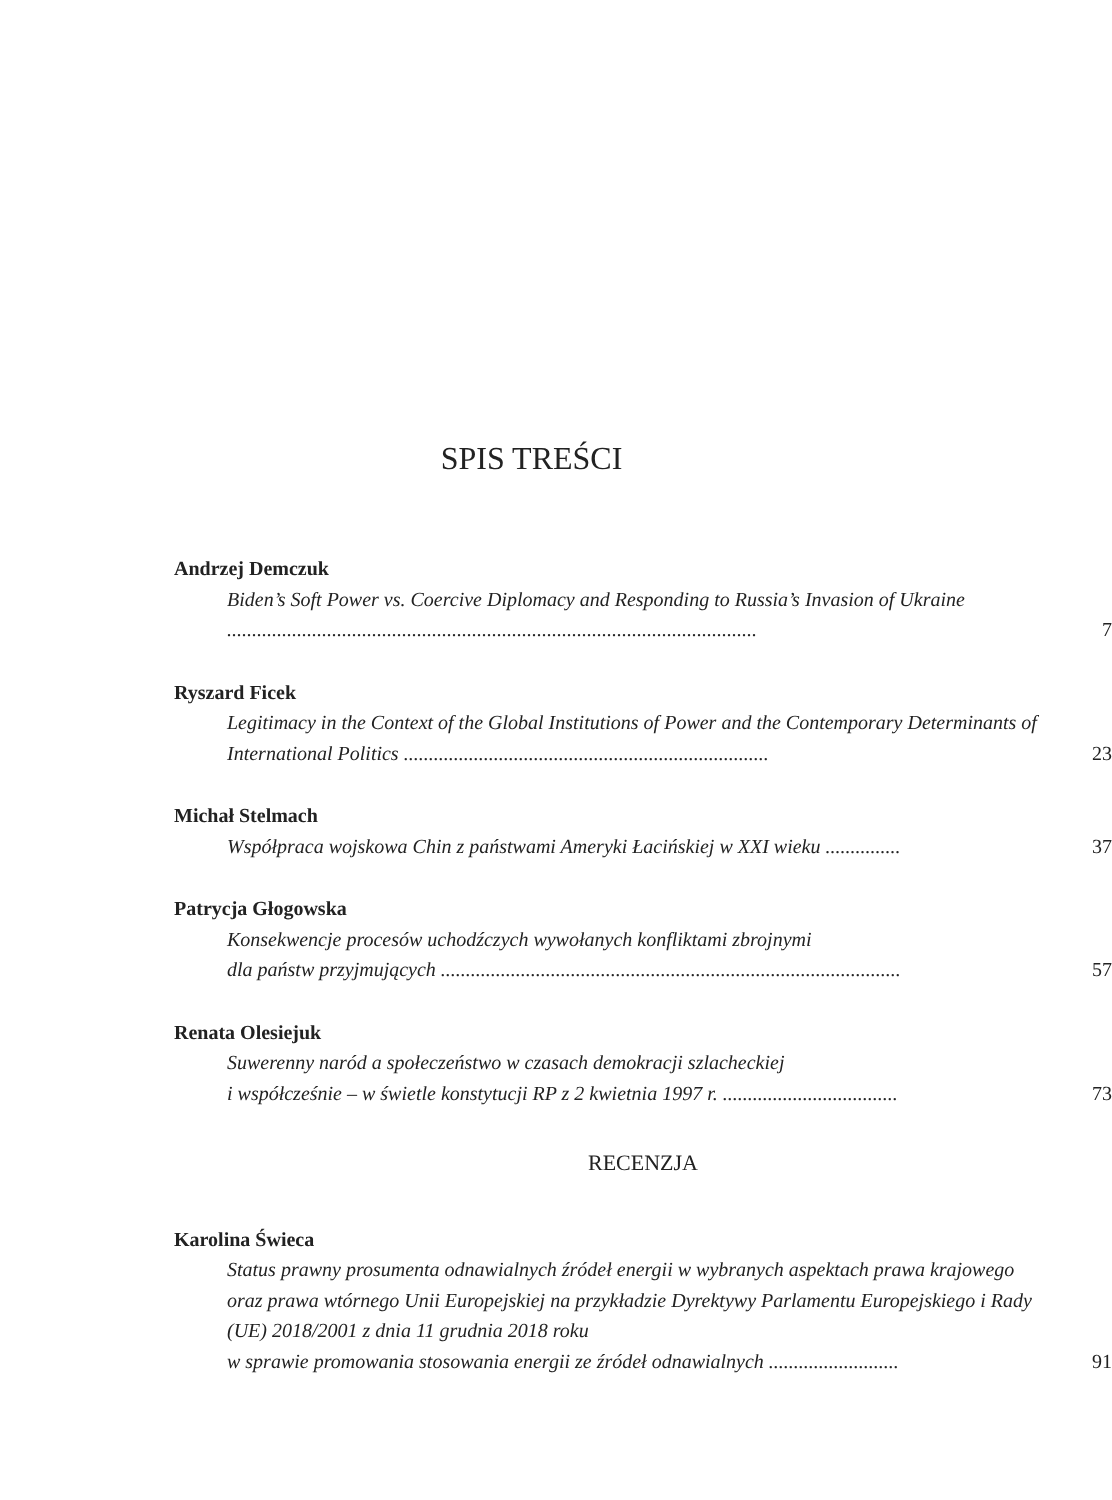SPIS TREŚCI
Andrzej Demczuk
Biden’s Soft Power vs. Coercive Diplomacy and Responding to Russia’s Invasion of Ukraine ..........................................................................................................
7
Ryszard Ficek
Legitimacy in the Context of the Global Institutions of Power and the Contemporary Determinants of International Politics .........................................................................
23
Michał Stelmach
Współpraca wojskowa Chin z państwami Ameryki Łacińskiej w XXI wieku ...............
37
Patrycja Głogowska
Konsekwencje procesów uchodźczych wywołanych konfliktami zbrojnymi
dla państw przyjmujących ............................................................................................
57
Renata Olesiejuk
Suwerenny naród a społeczeństwo w czasach demokracji szlacheckiej
i współcześnie – w świetle konstytucji RP z 2 kwietnia 1997 r. ...................................
73
RECENZJA
Karolina Świeca
Status prawny prosumenta odnawialnych źródeł energii w wybranych aspektach prawa krajowego oraz prawa wtórnego Unii Europejskiej na przykładzie Dyrektywy Parlamentu Europejskiego i Rady (UE) 2018/2001 z dnia 11 grudnia 2018 roku
w sprawie promowania stosowania energii ze źródeł odnawialnych ..........................
91